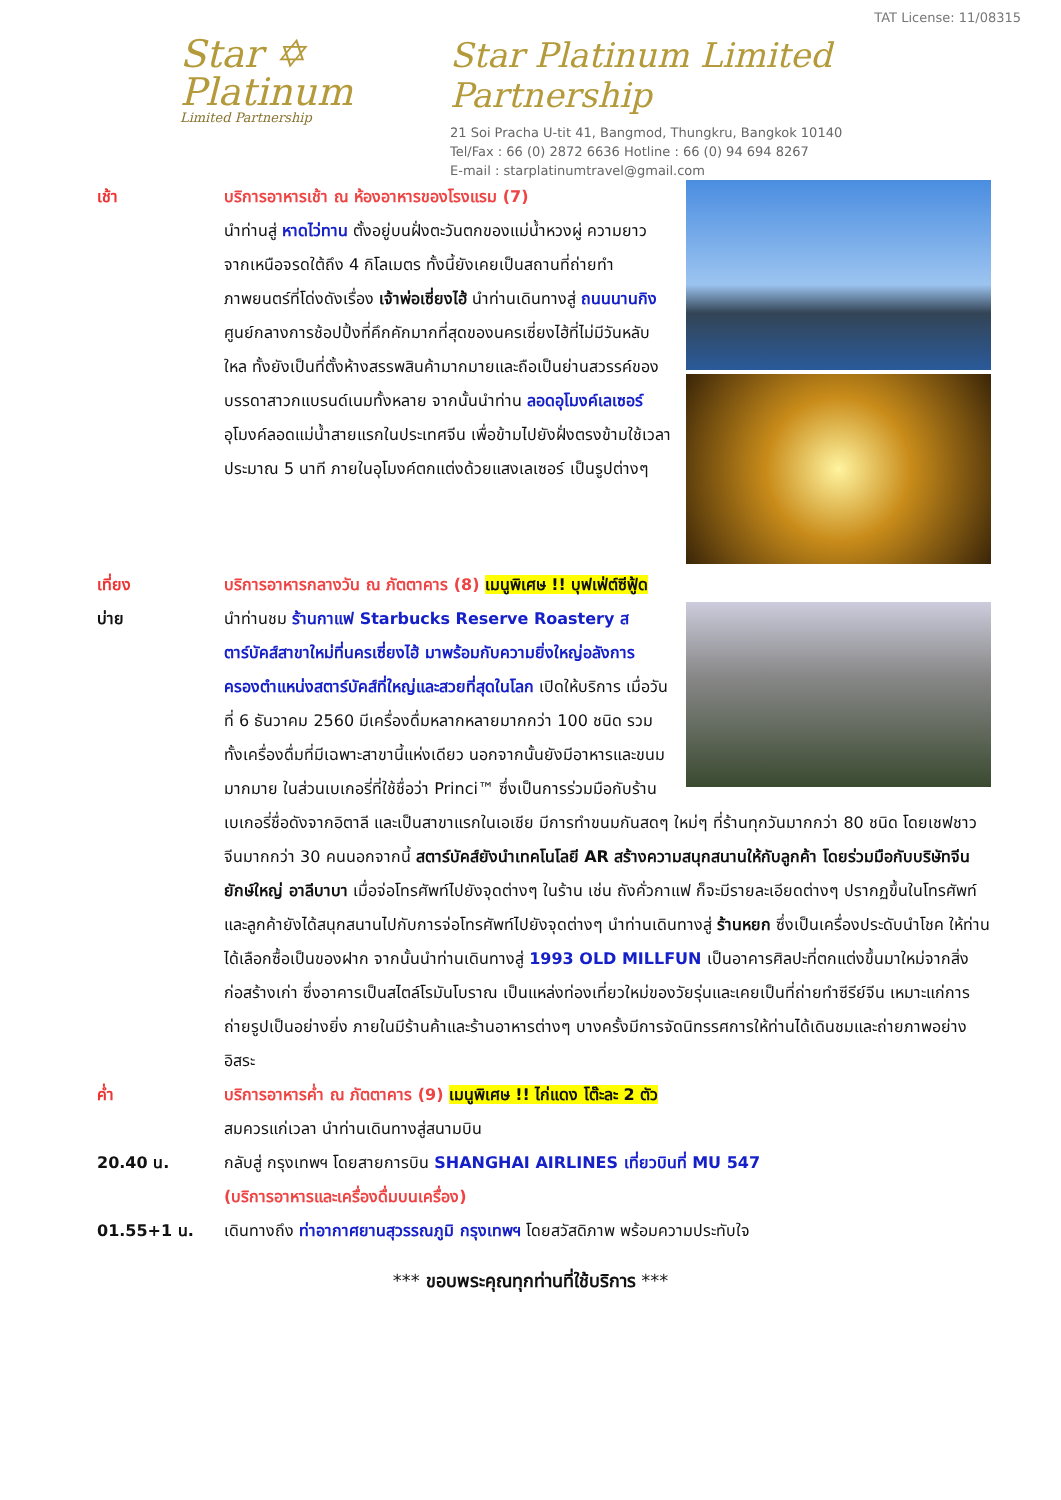Star ✡
Platinum
Limited Partnership
TAT License: 11/08315
Star Platinum Limited Partnership
21 Soi Pracha U-tit 41, Bangmod, Thungkru, Bangkok 10140
Tel/Fax : 66 (0) 2872 6636 Hotline : 66 (0) 94 694 8267
E-mail : starplatinumtravel@gmail.com
เช้า บริการอาหารเช้า ณ ห้องอาหารของโรงแรม (7)
นำท่านสู่ หาดไว่ทาน ตั้งอยู่บนฝั่งตะวันตกของแม่น้ำหวงผู่ ความยาวจากเหนือจรดใต้ถึง 4 กิโลเมตร ทั้งนี้ยังเคยเป็นสถานที่ถ่ายทำภาพยนตร์ที่โด่งดังเรื่อง เจ้าพ่อเซี่ยงไฮ้ นำท่านเดินทางสู่ ถนนนานกิง ศูนย์กลางการช้อปปิ้งที่คึกคักมากที่สุดของนครเซี่ยงไฮ้ที่ไม่มีวันหลับใหล ทั้งยังเป็นที่ตั้งห้างสรรพสินค้ามากมายและถือเป็นย่านสวรรค์ของบรรดาสาวกแบรนด์เนมทั้งหลาย จากนั้นนำท่าน ลอดอุโมงค์เลเซอร์ อุโมงค์ลอดแม่น้ำสายแรกในประเทศจีน เพื่อข้ามไปยังฝั่งตรงข้ามใช้เวลาประมาณ 5 นาที ภายในอุโมงค์ตกแต่งด้วยแสงเลเซอร์ เป็นรูปต่างๆ
เที่ยง
บ่าย
บริการอาหารกลางวัน ณ ภัตตาคาร (8) เมนูพิเศษ !! บุฟเฟ่ต์ซีฟู้ด
นำท่านชม ร้านกาแฟ Starbucks Reserve Roastery สตาร์บัคส์สาขาใหม่ที่นครเซี่ยงไฮ้ มาพร้อมกับความยิ่งใหญ่อลังการ ครองตำแหน่งสตาร์บัคส์ที่ใหญ่และสวยที่สุดในโลก เปิดให้บริการ เมื่อวันที่ 6 ธันวาคม 2560 มีเครื่องดื่มหลากหลายมากกว่า 100 ชนิด รวมทั้งเครื่องดื่มที่มีเฉพาะสาขานี้แห่งเดียว นอกจากนั้นยังมีอาหารและขนมมากมาย ในส่วนเบเกอรี่ที่ใช้ชื่อว่า Princi™ ซึ่งเป็นการร่วมมือกับร้านเบเกอรี่ชื่อดังจากอิตาลี และเป็นสาขาแรกในเอเชีย มีการทำขนมกันสดๆ ใหม่ๆ ที่ร้านทุกวันมากกว่า 80 ชนิด โดยเชฟชาวจีนมากกว่า 30 คนนอกจากนี้ สตาร์บัคส์ยังนำเทคโนโลยี AR สร้างความสนุกสนานให้กับลูกค้า โดยร่วมมือกับบริษัทจีนยักษ์ใหญ่ อาลีบาบา เมื่อจ่อโทรศัพท์ไปยังจุดต่างๆ ในร้าน เช่น ถังคั่วกาแฟ ก็จะมีรายละเอียดต่างๆ ปรากฏขึ้นในโทรศัพท์ และลูกค้ายังได้สนุกสนานไปกับการจ่อโทรศัพท์ไปยังจุดต่างๆ นำท่านเดินทางสู่ ร้านหยก ซึ่งเป็นเครื่องประดับนำโชค ให้ท่านได้เลือกซื้อเป็นของฝาก จากนั้นนำท่านเดินทางสู่ 1993 OLD MILLFUN เป็นอาคารศิลปะที่ตกแต่งขึ้นมาใหม่จากสิ่งก่อสร้างเก่า ซึ่งอาคารเป็นสไตล์โรมันโบราณ เป็นแหล่งท่องเที่ยวใหม่ของวัยรุ่นและเคยเป็นที่ถ่ายทำซีรีย์จีน เหมาะแก่การถ่ายรูปเป็นอย่างยิ่ง ภายในมีร้านค้าและร้านอาหารต่างๆ บางครั้งมีการจัดนิทรรศการให้ท่านได้เดินชมและถ่ายภาพอย่างอิสระ
ค่ำ บริการอาหารค่ำ ณ ภัตตาคาร (9) เมนูพิเศษ !! ไก่แดง โต๊ะละ 2 ตัว
สมควรแก่เวลา นำท่านเดินทางสู่สนามบิน
20.40 น. กลับสู่ กรุงเทพฯ โดยสายการบิน SHANGHAI AIRLINES เที่ยวบินที่ MU 547
(บริการอาหารและเครื่องดื่มบนเครื่อง)
01.55+1 น. เดินทางถึง ท่าอากาศยานสุวรรณภูมิ กรุงเทพฯ โดยสวัสดิภาพ พร้อมความประทับใจ
*** ขอบพระคุณทุกท่านที่ใช้บริการ ***